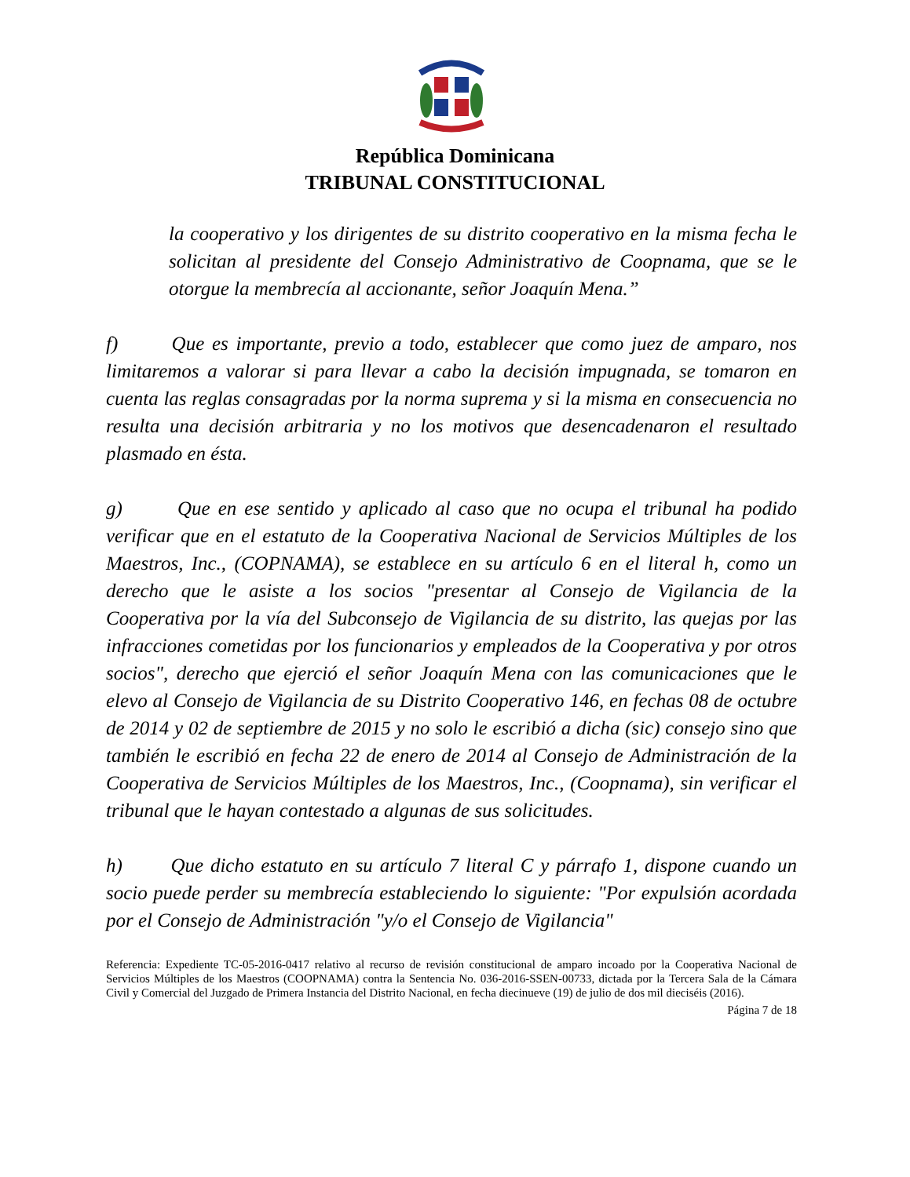República Dominicana
TRIBUNAL CONSTITUCIONAL
la cooperativo y los dirigentes de su distrito cooperativo en la misma fecha le solicitan al presidente del Consejo Administrativo de Coopnama, que se le otorgue la membrecía al accionante, señor Joaquín Mena.”
f) Que es importante, previo a todo, establecer que como juez de amparo, nos limitaremos a valorar si para llevar a cabo la decisión impugnada, se tomaron en cuenta las reglas consagradas por la norma suprema y si la misma en consecuencia no resulta una decisión arbitraria y no los motivos que desencadenaron el resultado plasmado en ésta.
g) Que en ese sentido y aplicado al caso que no ocupa el tribunal ha podido verificar que en el estatuto de la Cooperativa Nacional de Servicios Múltiples de los Maestros, Inc., (COPNAMA), se establece en su artículo 6 en el literal h, como un derecho que le asiste a los socios "presentar al Consejo de Vigilancia de la Cooperativa por la vía del Subconsejo de Vigilancia de su distrito, las quejas por las infracciones cometidas por los funcionarios y empleados de la Cooperativa y por otros socios", derecho que ejerció el señor Joaquín Mena con las comunicaciones que le elevo al Consejo de Vigilancia de su Distrito Cooperativo 146, en fechas 08 de octubre de 2014 y 02 de septiembre de 2015 y no solo le escribió a dicha (sic) consejo sino que también le escribió en fecha 22 de enero de 2014 al Consejo de Administración de la Cooperativa de Servicios Múltiples de los Maestros, Inc., (Coopnama), sin verificar el tribunal que le hayan contestado a algunas de sus solicitudes.
h) Que dicho estatuto en su artículo 7 literal C y párrafo 1, dispone cuando un socio puede perder su membrecía estableciendo lo siguiente: "Por expulsión acordada por el Consejo de Administración "y/o el Consejo de Vigilancia"
Referencia: Expediente TC-05-2016-0417 relativo al recurso de revisión constitucional de amparo incoado por la Cooperativa Nacional de Servicios Múltiples de los Maestros (COOPNAMA) contra la Sentencia No. 036-2016-SSEN-00733, dictada por la Tercera Sala de la Cámara Civil y Comercial del Juzgado de Primera Instancia del Distrito Nacional, en fecha diecinueve (19) de julio de dos mil dieciséis (2016).
Página 7 de 18